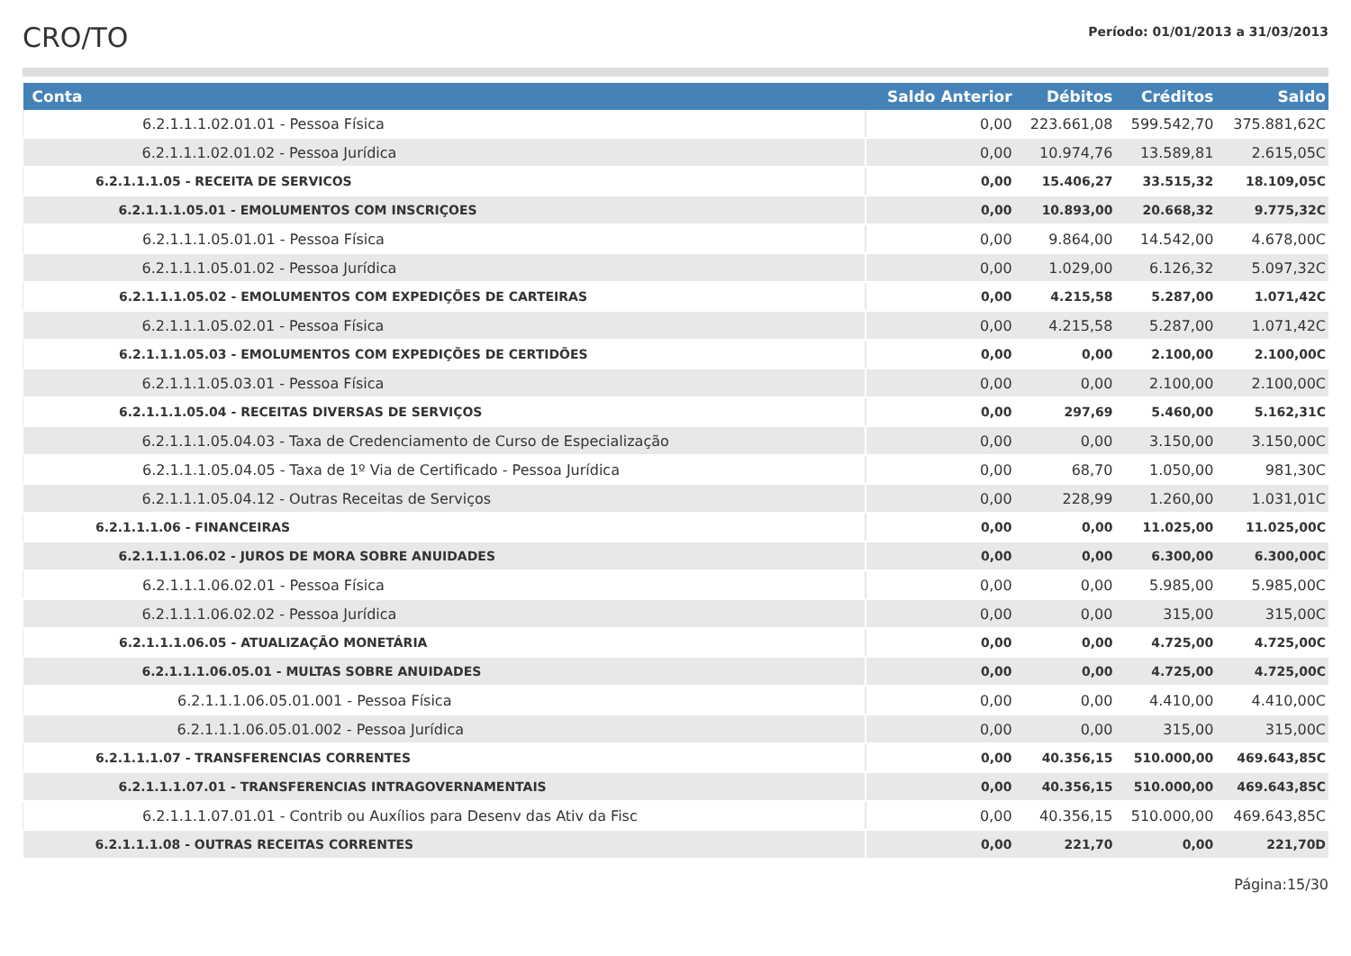CRO/TO
Período: 01/01/2013 a 31/03/2013
| Conta | Saldo Anterior | Débitos | Créditos | Saldo |
| --- | --- | --- | --- | --- |
| 6.2.1.1.1.02.01.01 - Pessoa Física | 0,00 | 223.661,08 | 599.542,70 | 375.881,62C |
| 6.2.1.1.1.02.01.02 - Pessoa Jurídica | 0,00 | 10.974,76 | 13.589,81 | 2.615,05C |
| 6.2.1.1.1.05 - RECEITA DE SERVICOS | 0,00 | 15.406,27 | 33.515,32 | 18.109,05C |
| 6.2.1.1.1.05.01 - EMOLUMENTOS COM INSCRIÇOES | 0,00 | 10.893,00 | 20.668,32 | 9.775,32C |
| 6.2.1.1.1.05.01.01 - Pessoa Física | 0,00 | 9.864,00 | 14.542,00 | 4.678,00C |
| 6.2.1.1.1.05.01.02 - Pessoa Jurídica | 0,00 | 1.029,00 | 6.126,32 | 5.097,32C |
| 6.2.1.1.1.05.02 - EMOLUMENTOS COM EXPEDIÇÕES DE CARTEIRAS | 0,00 | 4.215,58 | 5.287,00 | 1.071,42C |
| 6.2.1.1.1.05.02.01 - Pessoa Física | 0,00 | 4.215,58 | 5.287,00 | 1.071,42C |
| 6.2.1.1.1.05.03 - EMOLUMENTOS COM EXPEDIÇÕES DE CERTIDÕES | 0,00 | 0,00 | 2.100,00 | 2.100,00C |
| 6.2.1.1.1.05.03.01 - Pessoa Física | 0,00 | 0,00 | 2.100,00 | 2.100,00C |
| 6.2.1.1.1.05.04 - RECEITAS DIVERSAS DE SERVIÇOS | 0,00 | 297,69 | 5.460,00 | 5.162,31C |
| 6.2.1.1.1.05.04.03 - Taxa de Credenciamento de Curso de Especialização | 0,00 | 0,00 | 3.150,00 | 3.150,00C |
| 6.2.1.1.1.05.04.05 - Taxa de 1º Via de Certificado - Pessoa Jurídica | 0,00 | 68,70 | 1.050,00 | 981,30C |
| 6.2.1.1.1.05.04.12 - Outras Receitas de Serviços | 0,00 | 228,99 | 1.260,00 | 1.031,01C |
| 6.2.1.1.1.06 - FINANCEIRAS | 0,00 | 0,00 | 11.025,00 | 11.025,00C |
| 6.2.1.1.1.06.02 - JUROS DE MORA SOBRE ANUIDADES | 0,00 | 0,00 | 6.300,00 | 6.300,00C |
| 6.2.1.1.1.06.02.01 - Pessoa Física | 0,00 | 0,00 | 5.985,00 | 5.985,00C |
| 6.2.1.1.1.06.02.02 - Pessoa Jurídica | 0,00 | 0,00 | 315,00 | 315,00C |
| 6.2.1.1.1.06.05 - ATUALIZAÇÃO MONETÁRIA | 0,00 | 0,00 | 4.725,00 | 4.725,00C |
| 6.2.1.1.1.06.05.01 - MULTAS SOBRE ANUIDADES | 0,00 | 0,00 | 4.725,00 | 4.725,00C |
| 6.2.1.1.1.06.05.01.001 - Pessoa Física | 0,00 | 0,00 | 4.410,00 | 4.410,00C |
| 6.2.1.1.1.06.05.01.002 - Pessoa Jurídica | 0,00 | 0,00 | 315,00 | 315,00C |
| 6.2.1.1.1.07 - TRANSFERENCIAS CORRENTES | 0,00 | 40.356,15 | 510.000,00 | 469.643,85C |
| 6.2.1.1.1.07.01 - TRANSFERENCIAS INTRAGOVERNAMENTAIS | 0,00 | 40.356,15 | 510.000,00 | 469.643,85C |
| 6.2.1.1.1.07.01.01 - Contrib ou Auxílios para Desenv das Ativ da Fisc | 0,00 | 40.356,15 | 510.000,00 | 469.643,85C |
| 6.2.1.1.1.08 - OUTRAS RECEITAS CORRENTES | 0,00 | 221,70 | 0,00 | 221,70D |
Página:15/30